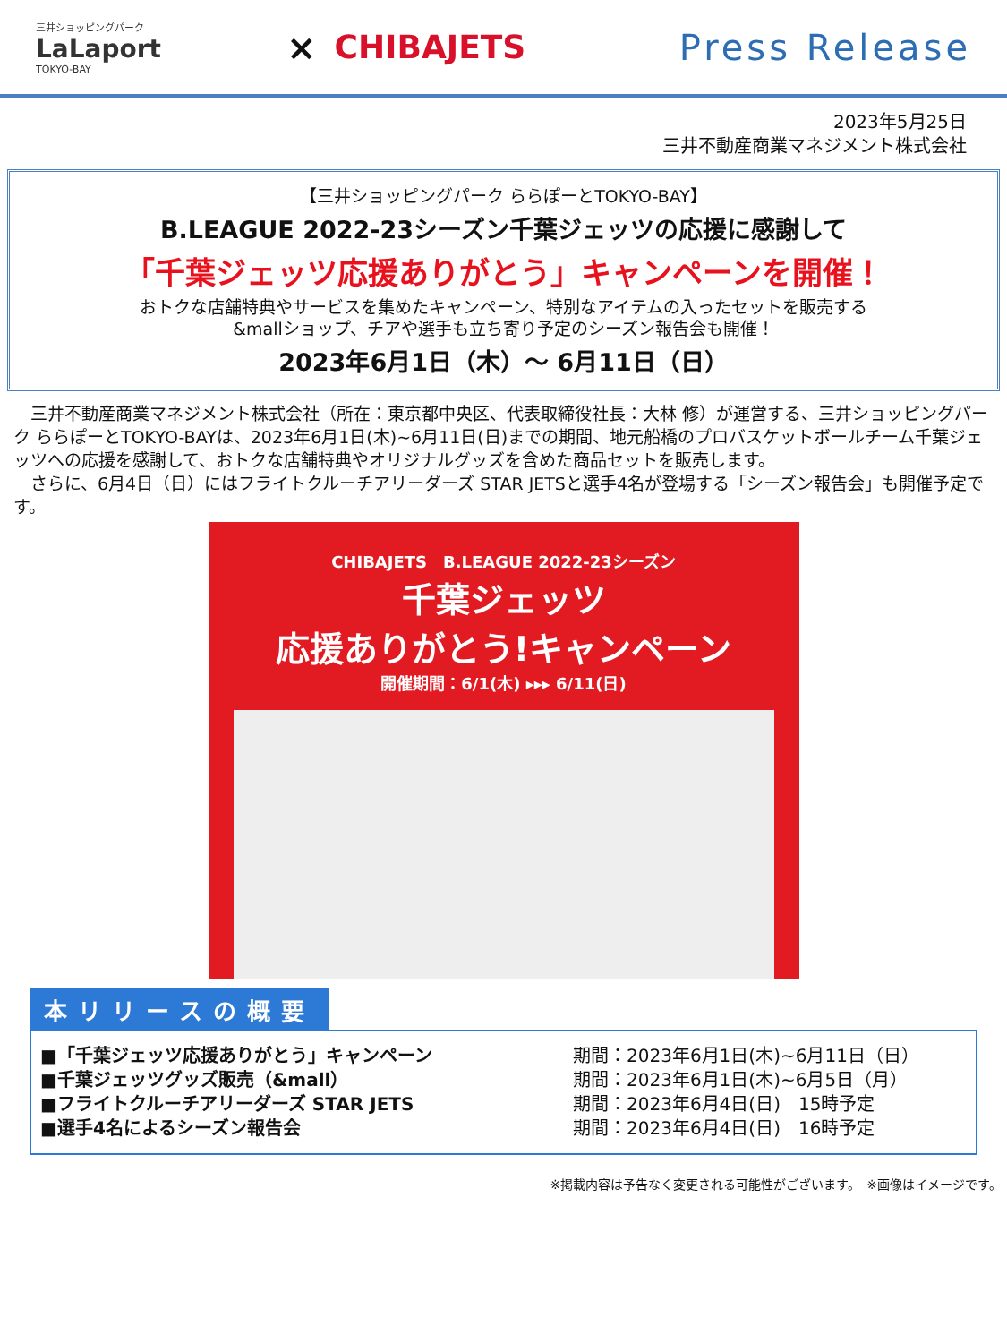三井ショッピングパーク
LaLaport
TOKYO-BAY
× CHIBAJETS Press Release
2023年5月25日
三井不動産商業マネジメント株式会社
【三井ショッピングパーク ららぽーとTOKYO-BAY】
B.LEAGUE 2022-23シーズン千葉ジェッツの応援に感謝して
「千葉ジェッツ応援ありがとう」キャンペーンを開催！
おトクな店舗特典やサービスを集めたキャンペーン、特別なアイテムの入ったセットを販売する
&mallショップ、チアや選手も立ち寄り予定のシーズン報告会も開催！
2023年6月1日（木）～ 6月11日（日）
　三井不動産商業マネジメント株式会社（所在：東京都中央区、代表取締役社長：大林 修）が運営する、三井ショッピングパーク ららぽーとTOKYO-BAYは、2023年6月1日(木)~6月11日(日)までの期間、地元船橋のプロバスケットボールチーム千葉ジェッツへの応援を感謝して、おトクな店舗特典やオリジナルグッズを含めた商品セットを販売します。
　さらに、6月4日（日）にはフライトクルーチアリーダーズ STAR JETSと選手4名が登場する「シーズン報告会」も開催予定です。
CHIBAJETS　B.LEAGUE 2022-23シーズン
千葉ジェッツ
応援ありがとう!キャンペーン
開催期間：6/1(木) ▸▸▸ 6/11(日)
本リリースの概要
■「千葉ジェッツ応援ありがとう」キャンペーン
■千葉ジェッツグッズ販売（&mall）
■フライトクルーチアリーダーズ STAR JETS
■選手4名によるシーズン報告会
期間：2023年6月1日(木)~6月11日（日）
期間：2023年6月1日(木)~6月5日（月）
期間：2023年6月4日(日)　15時予定
期間：2023年6月4日(日)　16時予定
※掲載内容は予告なく変更される可能性がございます。　※画像はイメージです。